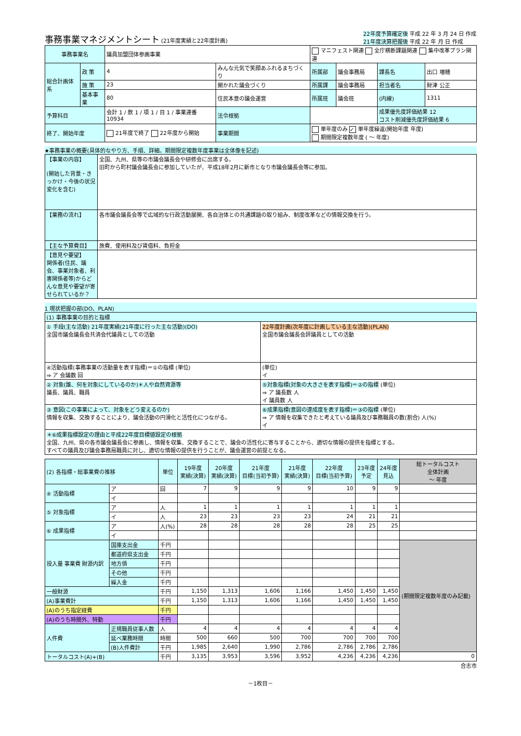事務事業マネジメントシート (21年度実績と22年度計画)
22年度予算確定後 平成 22 年 3 月 24 日 作成
21年度決算把握後 平成 22 年 月 日 作成
| 事務事業名 | | 議員加盟団体参画事業 | | | マニフェスト関連 全庁横断課題関連 集中改革プラン関連 | | | |
| 総合計画体系 | 政 策 | 4 | みんな元気で笑顔あふれるまちづくり | | 所属部 | 議会事務局 | 課長名 | 出口 増穂 |
| | 施 策 | 23 | 開かれた議会づくり | | 所属課 | 議会事務局 | 担当者名 | 財津 公正 |
| | 基本事業 | 80 | 住民本意の議会運営 | | 所属班 | 議会班 | (内線) | 1311 |
| 予算科目 | | 会計 1 / 款 1 / 項 1 / 目 1 / 事業連番 10934 | | 法令根拠 | | | 成果優先度評価結果 12 コスト削減優先度評価結果 6 | |
| 終了、開始年度 | | 21年度で終了 22年度から開始 | | 事業期間 | 単年度のみ ✓ 単年度繰返(開始年度 年度) 期間限定複数年度 ( ～ 年度) | | | |
★事務事業の概要(具体的なやり方、手順、詳細。期間限定複数年度事業は全体像を記述)
| 【事業の内容】 (開始した背景・きっかけ・今後の状況変化を含む) | 全国、九州、県等の市議会議長会や研修会に出席する。 旧町から町村議会議長会に参加していたが、平成18年2月に新市となり市議会議長会等に参加。 |
| 【業務の流れ】 | 各市議会議長会等で広域的な行政活動展開、各自治体との共通課題の取り組み、制度改革などの情報交換を行う。 |
| 【主な予算費目】 | 旅費、使用料及び賃借料、負担金 |
| 【意見や要望】 関係者(住民、議会、事業対象者、利害関係者等)からどんな意見や要望が寄せられているか？ | |
1 現状把握の部(DO、PLAN)
| (1) 事務事業の目的と指標 | |
| ① 手段(主な活動) 21年度実績(21年度に行った主な活動)(DO) 全国市議会議長会共済会代議員としての活動 | 22年度計画(次年度に計画している主な活動)(PLAN) 全国市議会議長会評議員としての活動 |
| ④活動指標(事務事業の活動量を表す指標)＝①の指標 (単位) ⇒ ア 会議数 回 | (単位) イ |
| ② 対象(誰、何を対象にしているのか)＊人や自然資源等 議長、議員、職員 | ⑤対象指標(対象の大きさを表す指標)＝②の指標 (単位) ⇒ ア 議長数 人 イ 議員数 人 |
| ③ 意図(この事業によって、対象をどう変えるのか) 情報を収集、交換することにより、議会活動の円滑化と活性化につながる。 | ⑥成果指標(意図の達成度を表す指標)＝③の指標 (単位) ⇒ ア 情報を収集できたと考えている議員及び事務職員の数(割合) 人(%) イ |
| ＊⑥成果指標設定の理由と平成22年度目標値設定の根拠 全国、九州、県の各市議会議長会に参画し、情報を収集、交換することで、議会の活性化に寄与することから、適切な情報の提供を指標とする。 すべての議員及び議会事務局職員に対し、適切な情報の提供を行うことが、議会運営の前提となる。 | |
| (2) 各指標・総事業費の推移 | | 単位 | 19年度 実績(決算) | 20年度 実績(決算) | 21年度 目標(当初予算) | 21年度 実績(決算) | 22年度 目標(当初予算) | 23年度 予定 | 24年度 見込 | 総トータルコスト 全体計画 ～ 年度 |
| ④ 活動指標 | ア | 回 | 7 | 9 | 9 | 9 | 10 | 9 | 9 | |
| | イ | | | | | | | | | |
| ⑤ 対象指標 | ア | 人 | 1 | 1 | 1 | 1 | 1 | 1 | 1 | |
| | イ | 人 | 23 | 23 | 23 | 23 | 24 | 21 | 21 | |
| ⑥ 成果指標 | ア | 人(%) | 28 | 28 | 28 | 28 | 28 | 25 | 25 | |
| | イ | | | | | | | | | |
| 投入量 事業費 財源内訳 | 国庫支出金 | 千円 | | | | | | | | (期間限定複数年度のみ記載) |
| | 都道府県支出金 | 千円 | | | | | | | | |
| | 地方債 | 千円 | | | | | | | | |
| | その他 | 千円 | | | | | | | | |
| | 繰入金 | 千円 | | | | | | | | |
| 一般財源 | | 千円 | 1,150 | 1,313 | 1,606 | 1,166 | 1,450 | 1,450 | 1,450 | |
| (A)事業費計 | | 千円 | 1,150 | 1,313 | 1,606 | 1,166 | 1,450 | 1,450 | 1,450 | |
| (A)のうち指定経費 | | 千円 | | | | | | | | |
| (A)のうち時間外、特勤 | | 千円 | | | | | | | | |
| 人件費 | 正規職員従事人数 | 人 | 4 | 4 | 4 | 4 | 4 | 4 | 4 | |
| | 延べ業務時間 | 時間 | 500 | 660 | 500 | 700 | 700 | 700 | 700 | |
| | (B)人件費計 | 千円 | 1,985 | 2,640 | 1,990 | 2,786 | 2,786 | 2,786 | 2,786 | |
| トータルコスト(A)+(B) | | 千円 | 3,135 | 3,953 | 3,596 | 3,952 | 4,236 | 4,236 | 4,236 | 0 |
合志市
－1枚目－